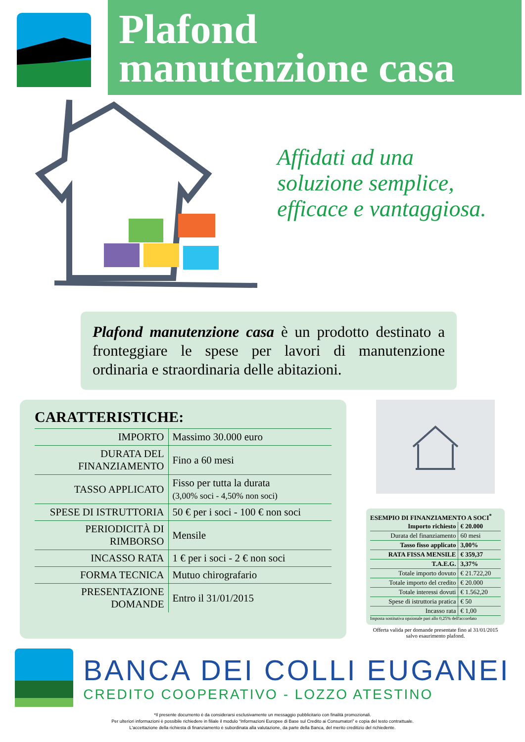Plafond
manutenzione casa
Affidati ad una
soluzione semplice,
efficace e vantaggiosa.
Plafond manutenzione casa è un prodotto destinato a fronteggiare le spese per lavori di manutenzione ordinaria e straordinaria delle abitazioni.
CARATTERISTICHE:
| IMPORTO | Massimo 30.000 euro |
| DURATA DEL FINANZIAMENTO | Fino a 60 mesi |
| TASSO APPLICATO | Fisso per tutta la durata (3,00% soci - 4,50% non soci) |
| SPESE DI ISTRUTTORIA | 50 € per i soci - 100 € non soci |
| PERIODICITÀ DI RIMBORSO | Mensile |
| INCASSO RATA | 1 € per i soci - 2 € non soci |
| FORMA TECNICA | Mutuo chirografario |
| PRESENTAZIONE DOMANDE | Entro il 31/01/2015 |
ESEMPIO DI FINANZIAMENTO A SOCI<sup>*</sup>
| Importo richiesto | € 20.000 |
| Durata del finanziamento | 60 mesi |
| Tasso fisso applicato | 3,00% |
| RATA FISSA MENSILE | € 359,37 |
| T.A.E.G. | 3,37% |
| Totale importo dovuto | € 21.722,20 |
| Totale importo del credito | € 20.000 |
| Totale interessi dovuti | € 1.562,20 |
| Spese di istruttoria pratica | € 50 |
| Incasso rata | € 1,00 |
Imposta sostitutiva opzionale pari allo 0,25% dell'accordato
Offerta valida per domande presentate fino al 31/01/2015
salvo esaurimento plafond.
BANCA DEI COLLI EUGANEI
CREDITO COOPERATIVO - LOZZO ATESTINO
*Il presente documento è da considerarsi esclusivamente un messaggio pubblicitario con finalità promozionali.
Per ulteriori informazioni è possibile richiedere in filiale il modulo “Informazioni Europee di Base sul Credito ai Consumatori” e copia del testo contrattuale.
L'accettazione della richiesta di finanziamento è subordinata alla valutazione, da parte della Banca, del merito creditizio del richiedente.